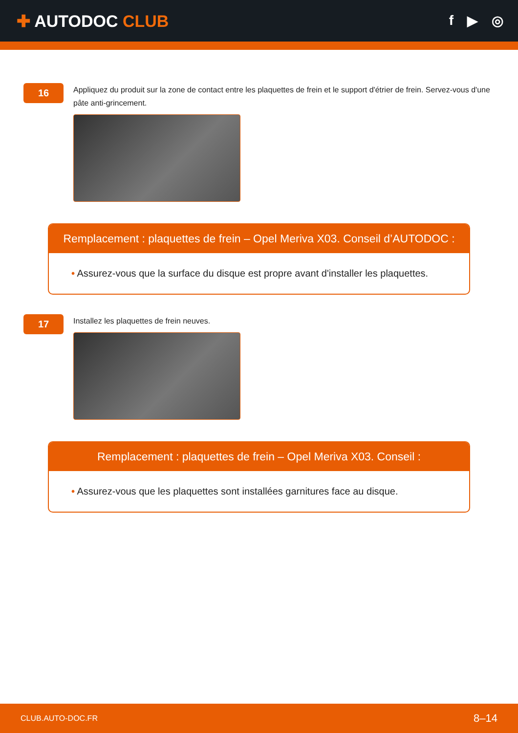✚ AUTODOC CLUB
f ▶ ◎
16
Appliquez du produit sur la zone de contact entre les plaquettes de frein et le support d'étrier de frein. Servez-vous d'une pâte anti-grincement.
Remplacement : plaquettes de frein – Opel Meriva X03. Conseil d’AUTODOC :
• Assurez-vous que la surface du disque est propre avant d'installer les plaquettes.
17
Installez les plaquettes de frein neuves.
Remplacement : plaquettes de frein – Opel Meriva X03. Conseil :
• Assurez-vous que les plaquettes sont installées garnitures face au disque.
CLUB.AUTO-DOC.FR 8–14